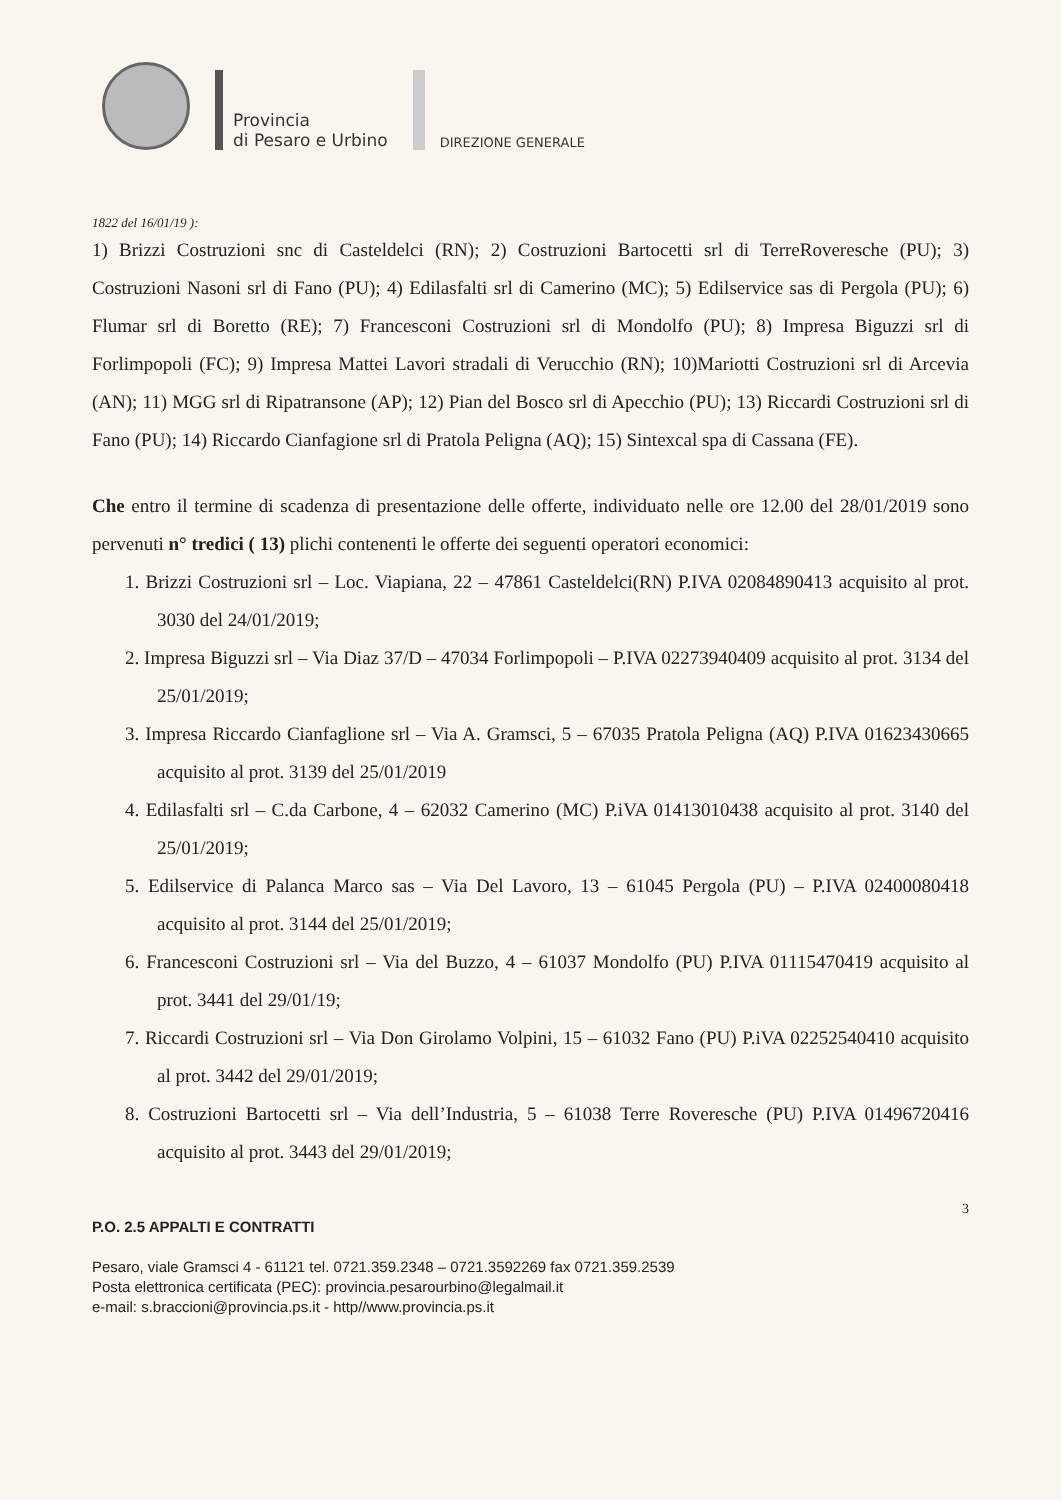Provincia
di Pesaro e Urbino
DIREZIONE GENERALE
1822 del 16/01/19 ):
1) Brizzi Costruzioni snc di Casteldelci (RN); 2) Costruzioni Bartocetti srl di TerreRoveresche (PU); 3) Costruzioni Nasoni srl di Fano (PU); 4) Edilasfalti srl di Camerino (MC); 5) Edilservice sas di Pergola (PU); 6) Flumar srl di Boretto (RE); 7) Francesconi Costruzioni srl di Mondolfo (PU); 8) Impresa Biguzzi srl di Forlimpopoli (FC); 9) Impresa Mattei Lavori stradali di Verucchio (RN); 10)Mariotti Costruzioni srl di Arcevia (AN); 11) MGG srl di Ripatransone (AP); 12) Pian del Bosco srl di Apecchio (PU); 13) Riccardi Costruzioni srl di Fano (PU); 14) Riccardo Cianfagione srl di Pratola Peligna (AQ); 15) Sintexcal spa di Cassana (FE).
Che entro il termine di scadenza di presentazione delle offerte, individuato nelle ore 12.00 del 28/01/2019 sono pervenuti n° tredici ( 13) plichi contenenti le offerte dei seguenti operatori economici:
1. Brizzi Costruzioni srl – Loc. Viapiana, 22 – 47861 Casteldelci(RN) P.IVA 02084890413 acquisito al prot. 3030 del 24/01/2019;
2. Impresa Biguzzi srl – Via Diaz 37/D – 47034 Forlimpopoli – P.IVA 02273940409 acquisito al prot. 3134 del 25/01/2019;
3. Impresa Riccardo Cianfaglione srl – Via A. Gramsci, 5 – 67035 Pratola Peligna (AQ) P.IVA 01623430665 acquisito al prot. 3139 del 25/01/2019
4. Edilasfalti srl – C.da Carbone, 4 – 62032 Camerino (MC) P.iVA 01413010438 acquisito al prot. 3140 del 25/01/2019;
5. Edilservice di Palanca Marco sas – Via Del Lavoro, 13 – 61045 Pergola (PU) – P.IVA 02400080418 acquisito al prot. 3144 del 25/01/2019;
6. Francesconi Costruzioni srl – Via del Buzzo, 4 – 61037 Mondolfo (PU) P.IVA 01115470419 acquisito al prot. 3441 del 29/01/19;
7. Riccardi Costruzioni srl – Via Don Girolamo Volpini, 15 – 61032 Fano (PU) P.iVA 02252540410 acquisito al prot. 3442 del 29/01/2019;
8. Costruzioni Bartocetti srl – Via dell’Industria, 5 – 61038 Terre Roveresche (PU) P.IVA 01496720416 acquisito al prot. 3443 del 29/01/2019;
3
P.O. 2.5 APPALTI E CONTRATTI
Pesaro, viale Gramsci 4 - 61121 tel. 0721.359.2348 – 0721.3592269 fax 0721.359.2539
Posta elettronica certificata (PEC): provincia.pesarourbino@legalmail.it
e-mail: s.braccioni@provincia.ps.it - http//www.provincia.ps.it